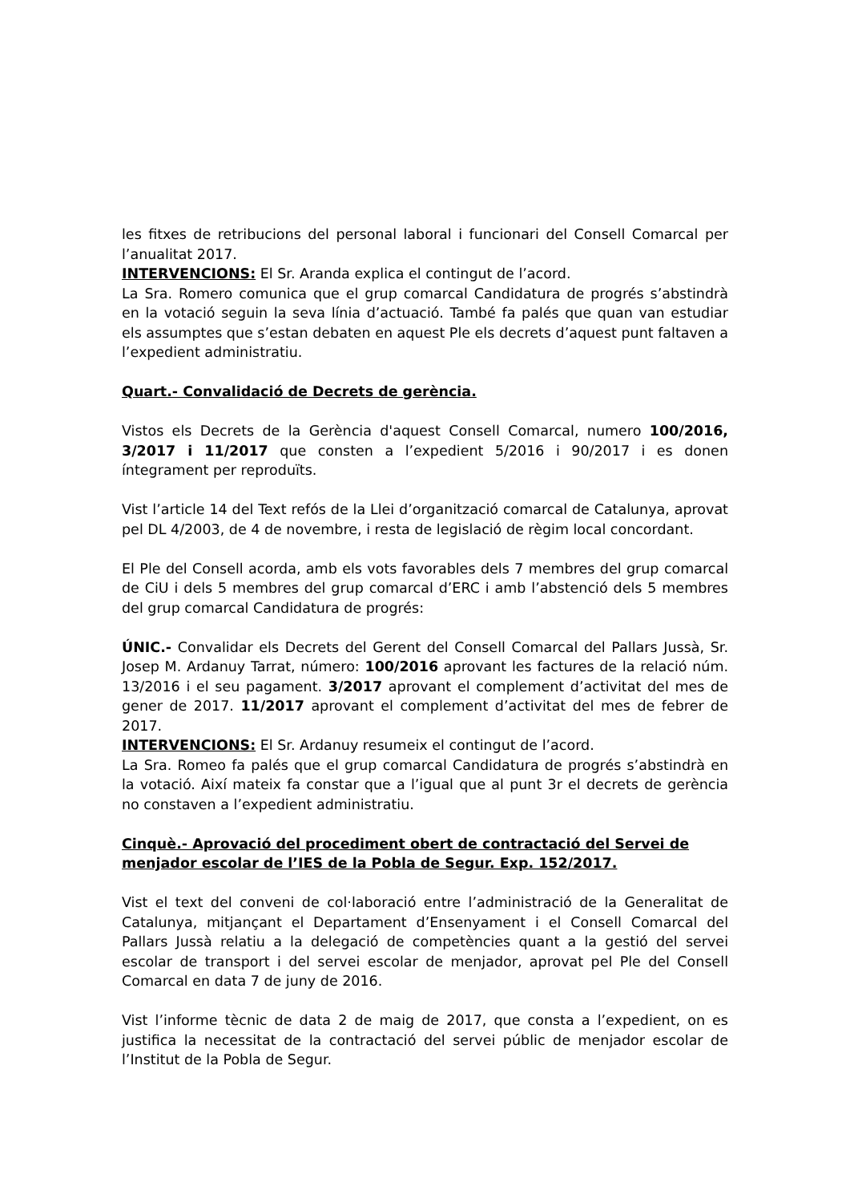les fitxes de retribucions del personal laboral i funcionari del Consell Comarcal per l’anualitat 2017.
INTERVENCIONS: El Sr. Aranda explica el contingut de l’acord.
La Sra. Romero comunica que el grup comarcal Candidatura de progrés s’abstindrà en la votació seguin la seva línia d’actuació. També fa palés que quan van estudiar els assumptes que s’estan debaten en aquest Ple els decrets d’aquest punt faltaven a l’expedient administratiu.
Quart.- Convalidació de Decrets de gerència.
Vistos els Decrets de la Gerència d'aquest Consell Comarcal, numero 100/2016, 3/2017 i 11/2017 que consten a l’expedient 5/2016 i 90/2017 i es donen íntegrament per reproduïts.
Vist l’article 14 del Text refós de la Llei d’organització comarcal de Catalunya, aprovat pel DL 4/2003, de 4 de novembre, i resta de legislació de règim local concordant.
El Ple del Consell acorda, amb els vots favorables dels 7 membres del grup comarcal de CiU i dels 5 membres del grup comarcal d’ERC i amb l’abstenció dels 5 membres del grup comarcal Candidatura de progrés:
ÚNIC.- Convalidar els Decrets del Gerent del Consell Comarcal del Pallars Jussà, Sr. Josep M. Ardanuy Tarrat, número: 100/2016 aprovant les factures de la relació núm. 13/2016 i el seu pagament. 3/2017 aprovant el complement d’activitat del mes de gener de 2017. 11/2017 aprovant el complement d’activitat del mes de febrer de 2017.
INTERVENCIONS: El Sr. Ardanuy resumeix el contingut de l’acord.
La Sra. Romeo fa palés que el grup comarcal Candidatura de progrés s’abstindrà en la votació. Així mateix fa constar que a l’igual que al punt 3r el decrets de gerència no constaven a l’expedient administratiu.
Cinquè.- Aprovació del procediment obert de contractació del Servei de menjador escolar de l’IES de la Pobla de Segur. Exp. 152/2017.
Vist el text del conveni de col·laboració entre l’administració de la Generalitat de Catalunya, mitjançant el Departament d’Ensenyament i el Consell Comarcal del Pallars Jussà relatiu a la delegació de competències quant a la gestió del servei escolar de transport i del servei escolar de menjador, aprovat pel Ple del Consell Comarcal en data 7 de juny de 2016.
Vist l’informe tècnic de data 2 de maig de 2017, que consta a l’expedient, on es justifica la necessitat de la contractació del servei públic de menjador escolar de l’Institut de la Pobla de Segur.